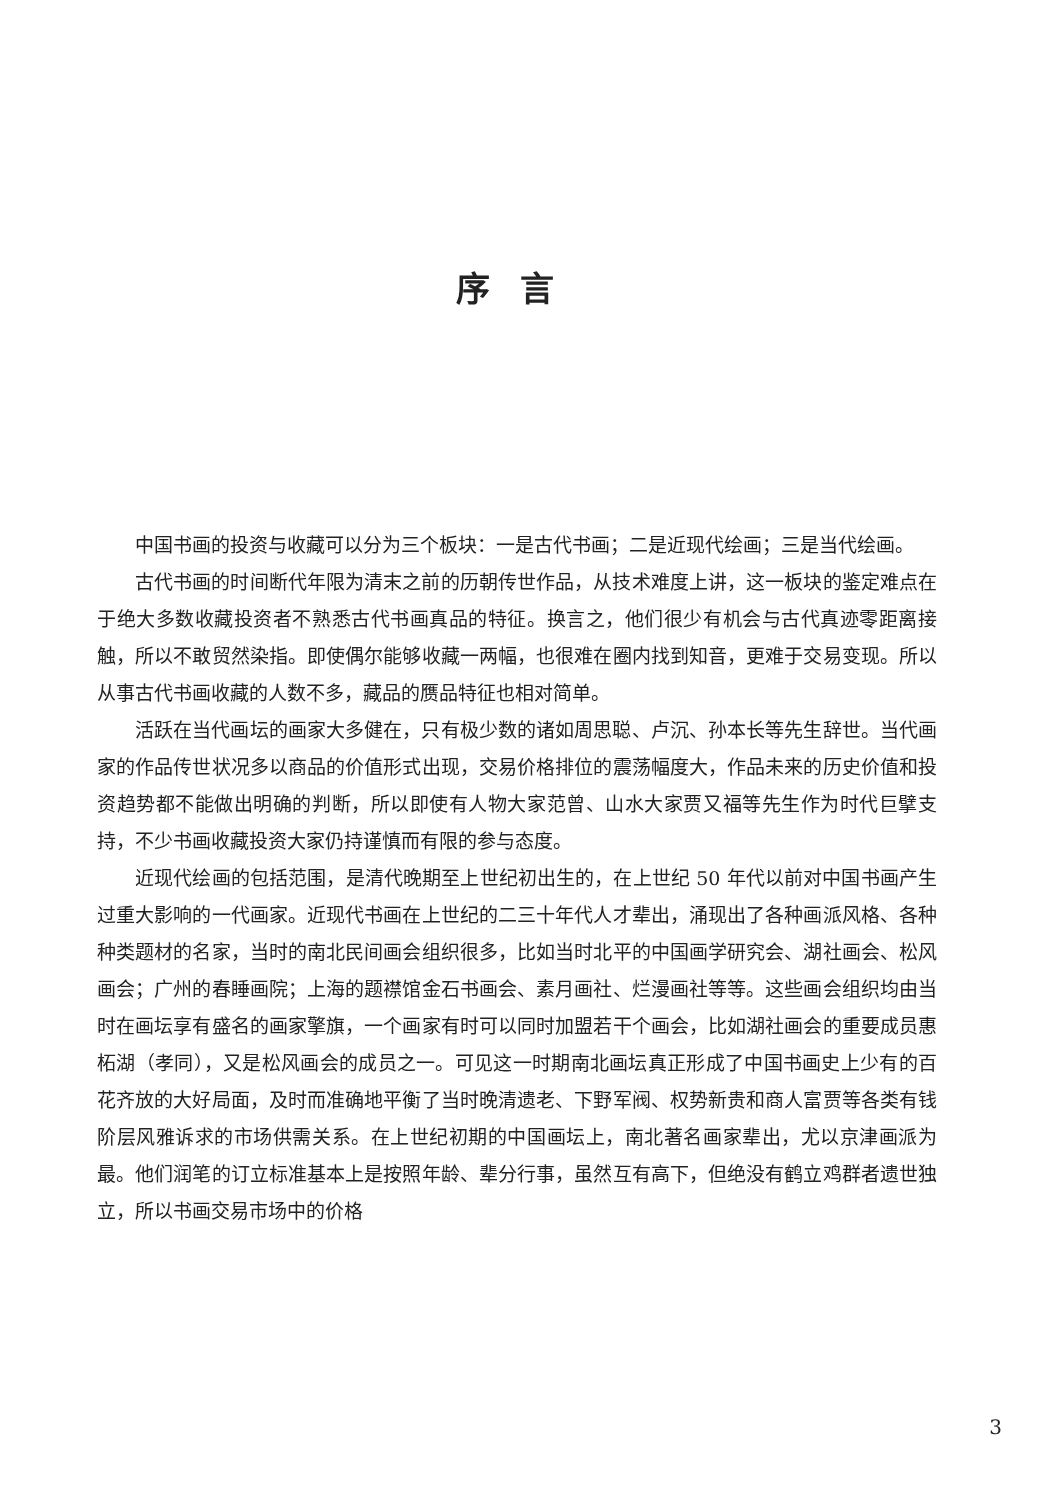序言
中国书画的投资与收藏可以分为三个板块：一是古代书画；二是近现代绘画；三是当代绘画。
古代书画的时间断代年限为清末之前的历朝传世作品，从技术难度上讲，这一板块的鉴定难点在于绝大多数收藏投资者不熟悉古代书画真品的特征。换言之，他们很少有机会与古代真迹零距离接触，所以不敢贸然染指。即使偶尔能够收藏一两幅，也很难在圈内找到知音，更难于交易变现。所以从事古代书画收藏的人数不多，藏品的赝品特征也相对简单。
活跃在当代画坛的画家大多健在，只有极少数的诸如周思聪、卢沉、孙本长等先生辞世。当代画家的作品传世状况多以商品的价值形式出现，交易价格排位的震荡幅度大，作品未来的历史价值和投资趋势都不能做出明确的判断，所以即使有人物大家范曾、山水大家贾又福等先生作为时代巨擘支持，不少书画收藏投资大家仍持谨慎而有限的参与态度。
近现代绘画的包括范围，是清代晚期至上世纪初出生的，在上世纪 50 年代以前对中国书画产生过重大影响的一代画家。近现代书画在上世纪的二三十年代人才辈出，涌现出了各种画派风格、各种种类题材的名家，当时的南北民间画会组织很多，比如当时北平的中国画学研究会、湖社画会、松风画会；广州的春睡画院；上海的题襟馆金石书画会、素月画社、烂漫画社等等。这些画会组织均由当时在画坛享有盛名的画家擎旗，一个画家有时可以同时加盟若干个画会，比如湖社画会的重要成员惠柘湖（孝同），又是松风画会的成员之一。可见这一时期南北画坛真正形成了中国书画史上少有的百花齐放的大好局面，及时而准确地平衡了当时晚清遗老、下野军阀、权势新贵和商人富贾等各类有钱阶层风雅诉求的市场供需关系。在上世纪初期的中国画坛上，南北著名画家辈出，尤以京津画派为最。他们润笔的订立标准基本上是按照年龄、辈分行事，虽然互有高下，但绝没有鹤立鸡群者遗世独立，所以书画交易市场中的价格
3